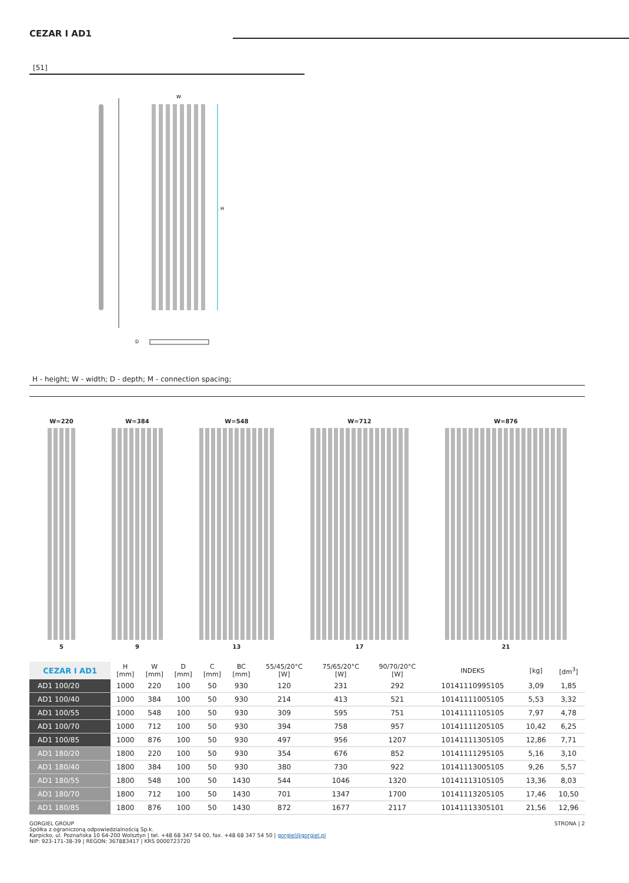CEZAR I AD1
[51]
W
H
D
H - height; W - width; D - depth; M - connection spacing;
W=220
5
W=384
9
W=548
13
W=712
17
W=876
21
| CEZAR I AD1 | H [mm] | W [mm] | D [mm] | C [mm] | BC [mm] | 55/45/20°C [W] | 75/65/20°C [W] | 90/70/20°C [W] | INDEKS | [kg] | [dm<sup>3</sup>] |
| --- | --- | --- | --- | --- | --- | --- | --- | --- | --- | --- | --- |
| AD1 100/20 | 1000 | 220 | 100 | 50 | 930 | 120 | 231 | 292 | 10141110995105 | 3,09 | 1,85 |
| AD1 100/40 | 1000 | 384 | 100 | 50 | 930 | 214 | 413 | 521 | 10141111005105 | 5,53 | 3,32 |
| AD1 100/55 | 1000 | 548 | 100 | 50 | 930 | 309 | 595 | 751 | 10141111105105 | 7,97 | 4,78 |
| AD1 100/70 | 1000 | 712 | 100 | 50 | 930 | 394 | 758 | 957 | 10141111205105 | 10,42 | 6,25 |
| AD1 100/85 | 1000 | 876 | 100 | 50 | 930 | 497 | 956 | 1207 | 10141111305105 | 12,86 | 7,71 |
| AD1 180/20 | 1800 | 220 | 100 | 50 | 930 | 354 | 676 | 852 | 10141111295105 | 5,16 | 3,10 |
| AD1 180/40 | 1800 | 384 | 100 | 50 | 930 | 380 | 730 | 922 | 10141113005105 | 9,26 | 5,57 |
| AD1 180/55 | 1800 | 548 | 100 | 50 | 1430 | 544 | 1046 | 1320 | 10141113105105 | 13,36 | 8,03 |
| AD1 180/70 | 1800 | 712 | 100 | 50 | 1430 | 701 | 1347 | 1700 | 10141113205105 | 17,46 | 10,50 |
| AD1 180/85 | 1800 | 876 | 100 | 50 | 1430 | 872 | 1677 | 2117 | 10141113305101 | 21,56 | 12,96 |
GORGIEL GROUP
Spółka z ograniczoną odpowiedzialnością Sp.k.
Karpicko, ul. Poznańska 10 64-200 Wolsztyn | tel. +48 68 347 54 00, fax. +48 68 347 54 50 | gorgiel@gorgiel.pl
NIP: 923-171-38-39 | REGON: 367883417 | KRS 0000723720
STRONA | 2